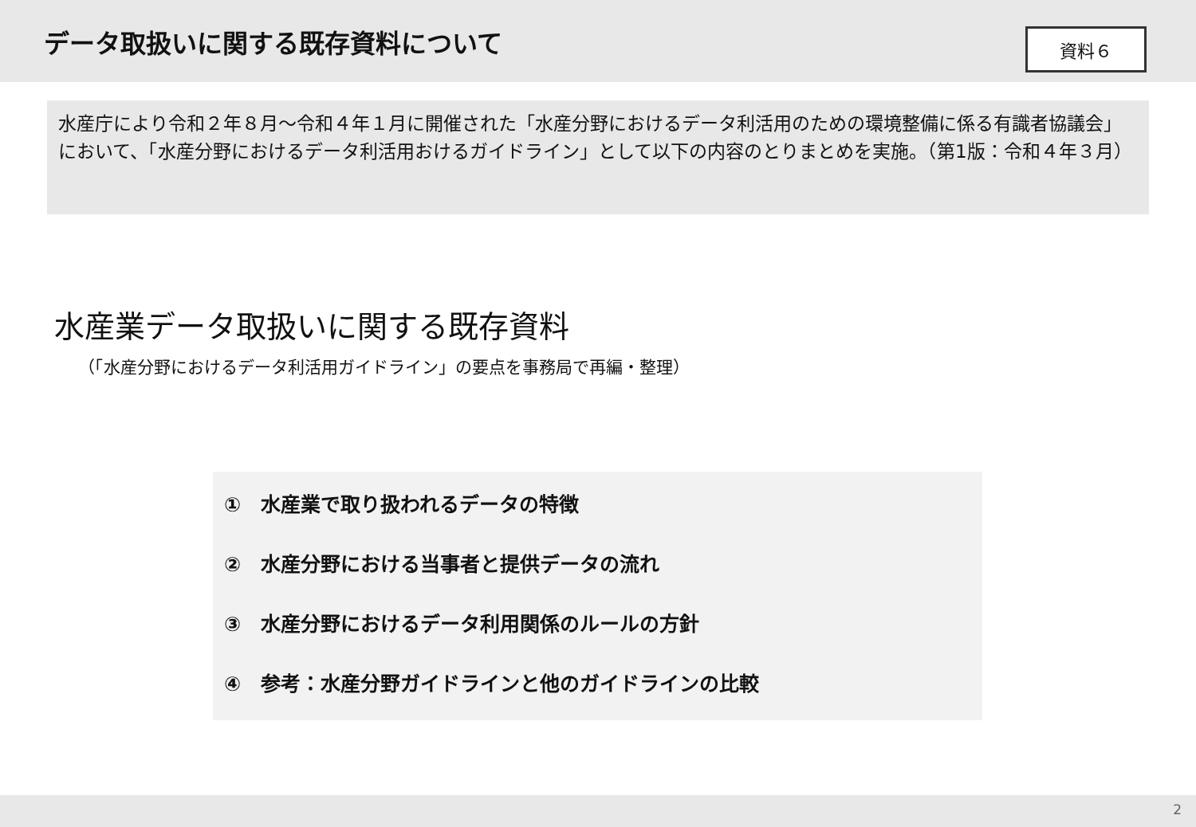データ取扱いに関する既存資料について
資料６
水産庁により令和２年８月～令和４年１月に開催された「水産分野におけるデータ利活用のための環境整備に係る有識者協議会」において、「水産分野におけるデータ利活用おけるガイドライン」として以下の内容のとりまとめを実施。（第1版：令和４年３月）
水産業データ取扱いに関する既存資料
（「水産分野におけるデータ利活用ガイドライン」の要点を事務局で再編・整理）
①　水産業で取り扱われるデータの特徴
②　水産分野における当事者と提供データの流れ
③　水産分野におけるデータ利用関係のルールの方針
④　参考：水産分野ガイドラインと他のガイドラインの比較
2